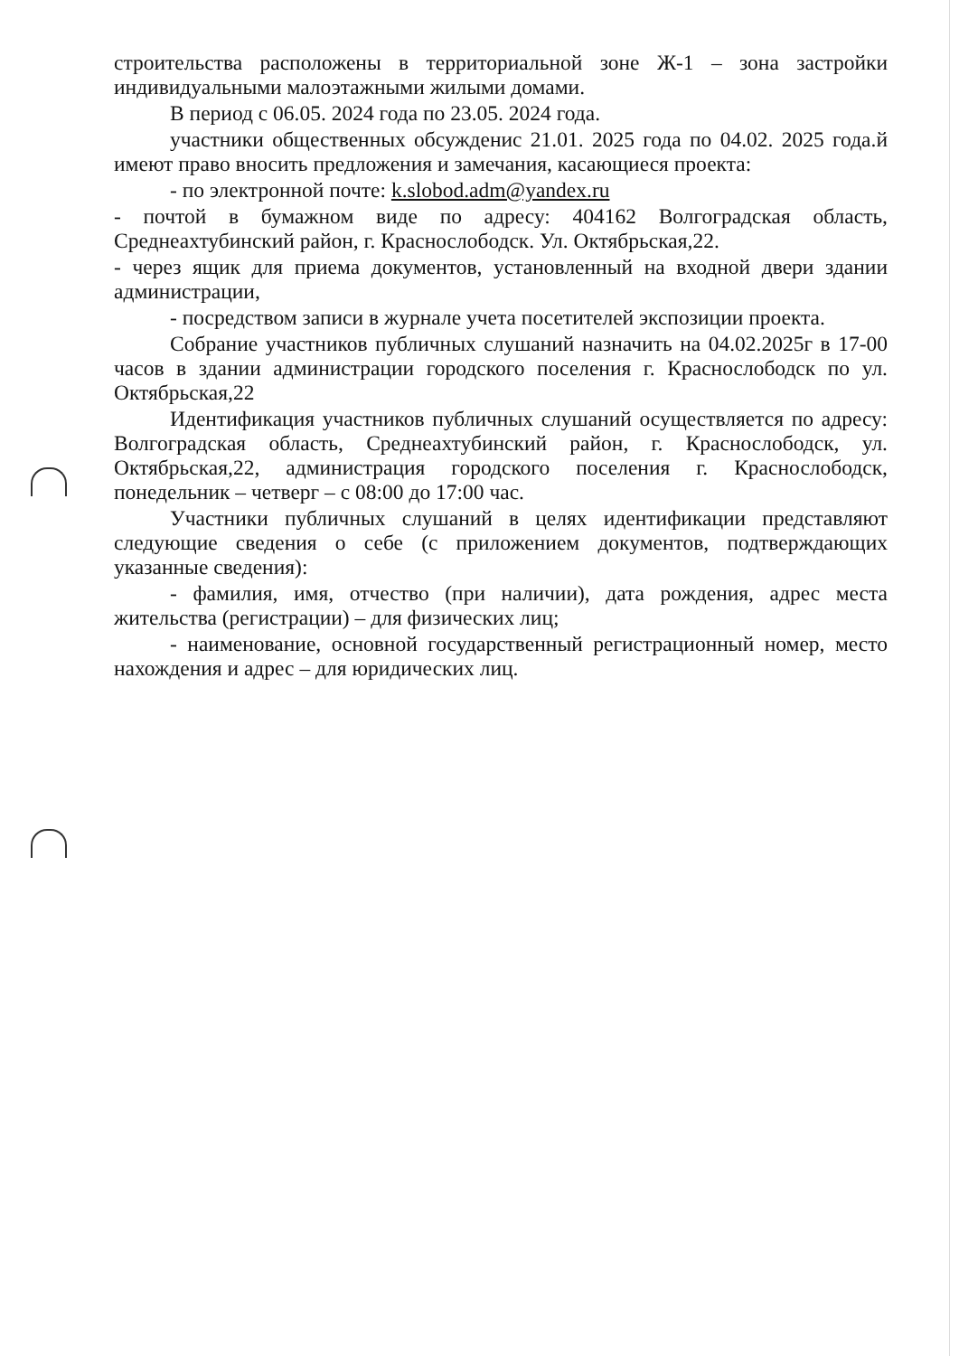строительства расположены в территориальной зоне Ж-1 – зона застройки индивидуальными малоэтажными жилыми домами.
В период с 06.05. 2024 года по 23.05. 2024 года.
участники общественных обсужденис 21.01. 2025 года по 04.02. 2025 года.й имеют право вносить предложения и замечания, касающиеся проекта:
- по электронной почте: k.slobod.adm@yandex.ru
- почтой в бумажном виде по адресу: 404162 Волгоградская область, Среднеахтубинский район, г. Краснослободск. Ул. Октябрьская,22.
- через ящик для приема документов, установленный на входной двери здании администрации,
- посредством записи в журнале учета посетителей экспозиции проекта.
Собрание участников публичных слушаний назначить на 04.02.2025г в 17-00 часов в здании администрации городского поселения г. Краснослободск по ул. Октябрьская,22
Идентификация участников публичных слушаний осуществляется по адресу: Волгоградская область, Среднеахтубинский район, г. Краснослободск, ул. Октябрьская,22, администрация городского поселения г. Краснослободск, понедельник – четверг – с 08:00 до 17:00 час.
Участники публичных слушаний в целях идентификации представляют следующие сведения о себе (с приложением документов, подтверждающих указанные сведения):
- фамилия, имя, отчество (при наличии), дата рождения, адрес места жительства (регистрации) – для физических лиц;
- наименование, основной государственный регистрационный номер, место нахождения и адрес – для юридических лиц.